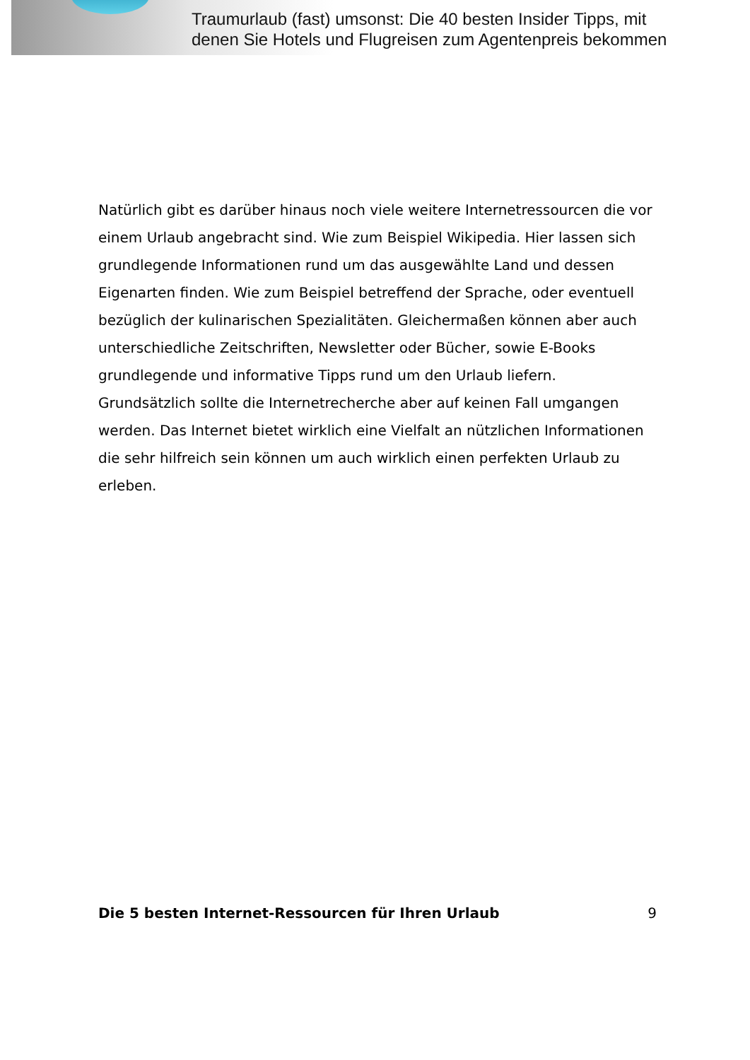Traumurlaub (fast) umsonst: Die 40 besten Insider Tipps, mit
denen Sie Hotels und Flugreisen zum Agentenpreis bekommen
Natürlich gibt es darüber hinaus noch viele weitere Internetressourcen die vor einem Urlaub angebracht sind. Wie zum Beispiel Wikipedia. Hier lassen sich grundlegende Informationen rund um das ausgewählte Land und dessen Eigenarten finden. Wie zum Beispiel betreffend der Sprache, oder eventuell bezüglich der kulinarischen Spezialitäten. Gleichermaßen können aber auch unterschiedliche Zeitschriften, Newsletter oder Bücher, sowie E-Books grundlegende und informative Tipps rund um den Urlaub liefern. Grundsätzlich sollte die Internetrecherche aber auf keinen Fall umgangen werden. Das Internet bietet wirklich eine Vielfalt an nützlichen Informationen die sehr hilfreich sein können um auch wirklich einen perfekten Urlaub zu erleben.
Die 5 besten Internet-Ressourcen für Ihren Urlaub 9